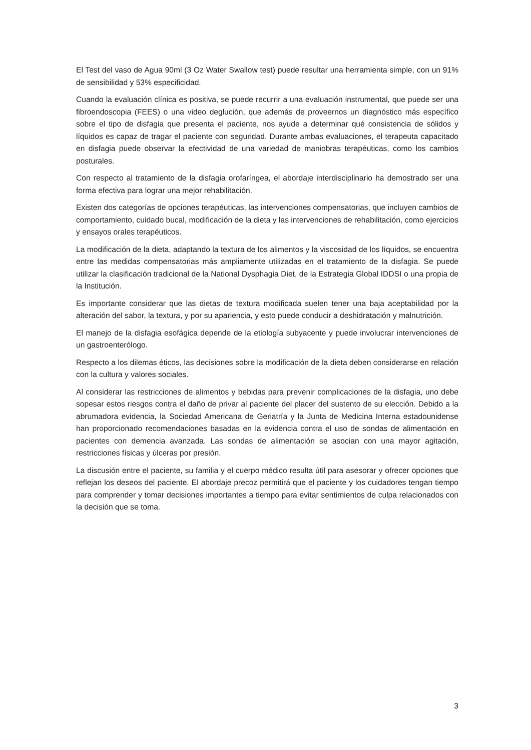El Test del vaso de Agua 90ml (3 Oz Water Swallow test) puede resultar una herramienta simple, con un 91% de sensibilidad y 53% especificidad.
Cuando la evaluación clínica es positiva, se puede recurrir a una evaluación instrumental, que puede ser una fibroendoscopia (FEES) o una video deglución, que además de proveernos un diagnóstico más específico sobre el tipo de disfagia que presenta el paciente, nos ayude a determinar qué consistencia de sólidos y líquidos es capaz de tragar el paciente con seguridad. Durante ambas evaluaciones, el terapeuta capacitado en disfagia puede observar la efectividad de una variedad de maniobras terapéuticas, como los cambios posturales.
Con respecto al tratamiento de la disfagia orofaríngea, el abordaje interdisciplinario ha demostrado ser una forma efectiva para lograr una mejor rehabilitación.
Existen dos categorías de opciones terapéuticas, las intervenciones compensatorias, que incluyen cambios de comportamiento, cuidado bucal, modificación de la dieta y las intervenciones de rehabilitación, como ejercicios y ensayos orales terapéuticos.
La modificación de la dieta, adaptando la textura de los alimentos y la viscosidad de los líquidos, se encuentra entre las medidas compensatorias más ampliamente utilizadas en el tratamiento de la disfagia. Se puede utilizar la clasificación tradicional de la National Dysphagia Diet, de la Estrategia Global IDDSI o una propia de la Institución.
Es importante considerar que las dietas de textura modificada suelen tener una baja aceptabilidad por la alteración del sabor, la textura, y por su apariencia, y esto puede conducir a deshidratación y malnutrición.
El manejo de la disfagia esofágica depende de la etiología subyacente y puede involucrar intervenciones de un gastroenterólogo.
Respecto a los dilemas éticos, las decisiones sobre la modificación de la dieta deben considerarse en relación con la cultura y valores sociales.
Al considerar las restricciones de alimentos y bebidas para prevenir complicaciones de la disfagia, uno debe sopesar estos riesgos contra el daño de privar al paciente del placer del sustento de su elección. Debido a la abrumadora evidencia, la Sociedad Americana de Geriatría y la Junta de Medicina Interna estadounidense han proporcionado recomendaciones basadas en la evidencia contra el uso de sondas de alimentación en pacientes con demencia avanzada. Las sondas de alimentación se asocian con una mayor agitación, restricciones físicas y úlceras por presión.
La discusión entre el paciente, su familia y el cuerpo médico resulta útil para asesorar y ofrecer opciones que reflejan los deseos del paciente. El abordaje precoz permitirá que el paciente y los cuidadores tengan tiempo para comprender y tomar decisiones importantes a tiempo para evitar sentimientos de culpa relacionados con la decisión que se toma.
3